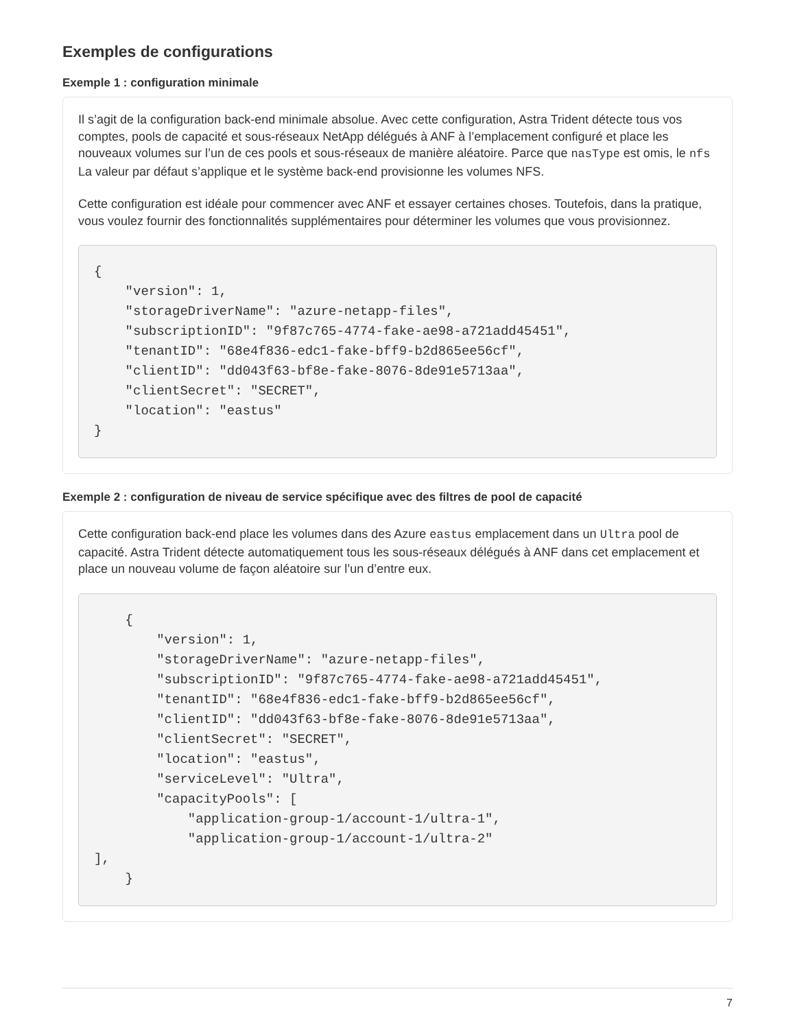Exemples de configurations
Exemple 1 : configuration minimale
Il s’agit de la configuration back-end minimale absolue. Avec cette configuration, Astra Trident détecte tous vos comptes, pools de capacité et sous-réseaux NetApp délégués à ANF à l’emplacement configuré et place les nouveaux volumes sur l’un de ces pools et sous-réseaux de manière aléatoire. Parce que nasType est omis, le nfs La valeur par défaut s’applique et le système back-end provisionne les volumes NFS.
Cette configuration est idéale pour commencer avec ANF et essayer certaines choses. Toutefois, dans la pratique, vous voulez fournir des fonctionnalités supplémentaires pour déterminer les volumes que vous provisionnez.
{
    "version": 1,
    "storageDriverName": "azure-netapp-files",
    "subscriptionID": "9f87c765-4774-fake-ae98-a721add45451",
    "tenantID": "68e4f836-edc1-fake-bff9-b2d865ee56cf",
    "clientID": "dd043f63-bf8e-fake-8076-8de91e5713aa",
    "clientSecret": "SECRET",
    "location": "eastus"
}
Exemple 2 : configuration de niveau de service spécifique avec des filtres de pool de capacité
Cette configuration back-end place les volumes dans des Azure eastus emplacement dans un Ultra pool de capacité. Astra Trident détecte automatiquement tous les sous-réseaux délégués à ANF dans cet emplacement et place un nouveau volume de façon aléatoire sur l’un d’entre eux.
    {
        "version": 1,
        "storageDriverName": "azure-netapp-files",
        "subscriptionID": "9f87c765-4774-fake-ae98-a721add45451",
        "tenantID": "68e4f836-edc1-fake-bff9-b2d865ee56cf",
        "clientID": "dd043f63-bf8e-fake-8076-8de91e5713aa",
        "clientSecret": "SECRET",
        "location": "eastus",
        "serviceLevel": "Ultra",
        "capacityPools": [
            "application-group-1/account-1/ultra-1",
            "application-group-1/account-1/ultra-2"
],
    }
7